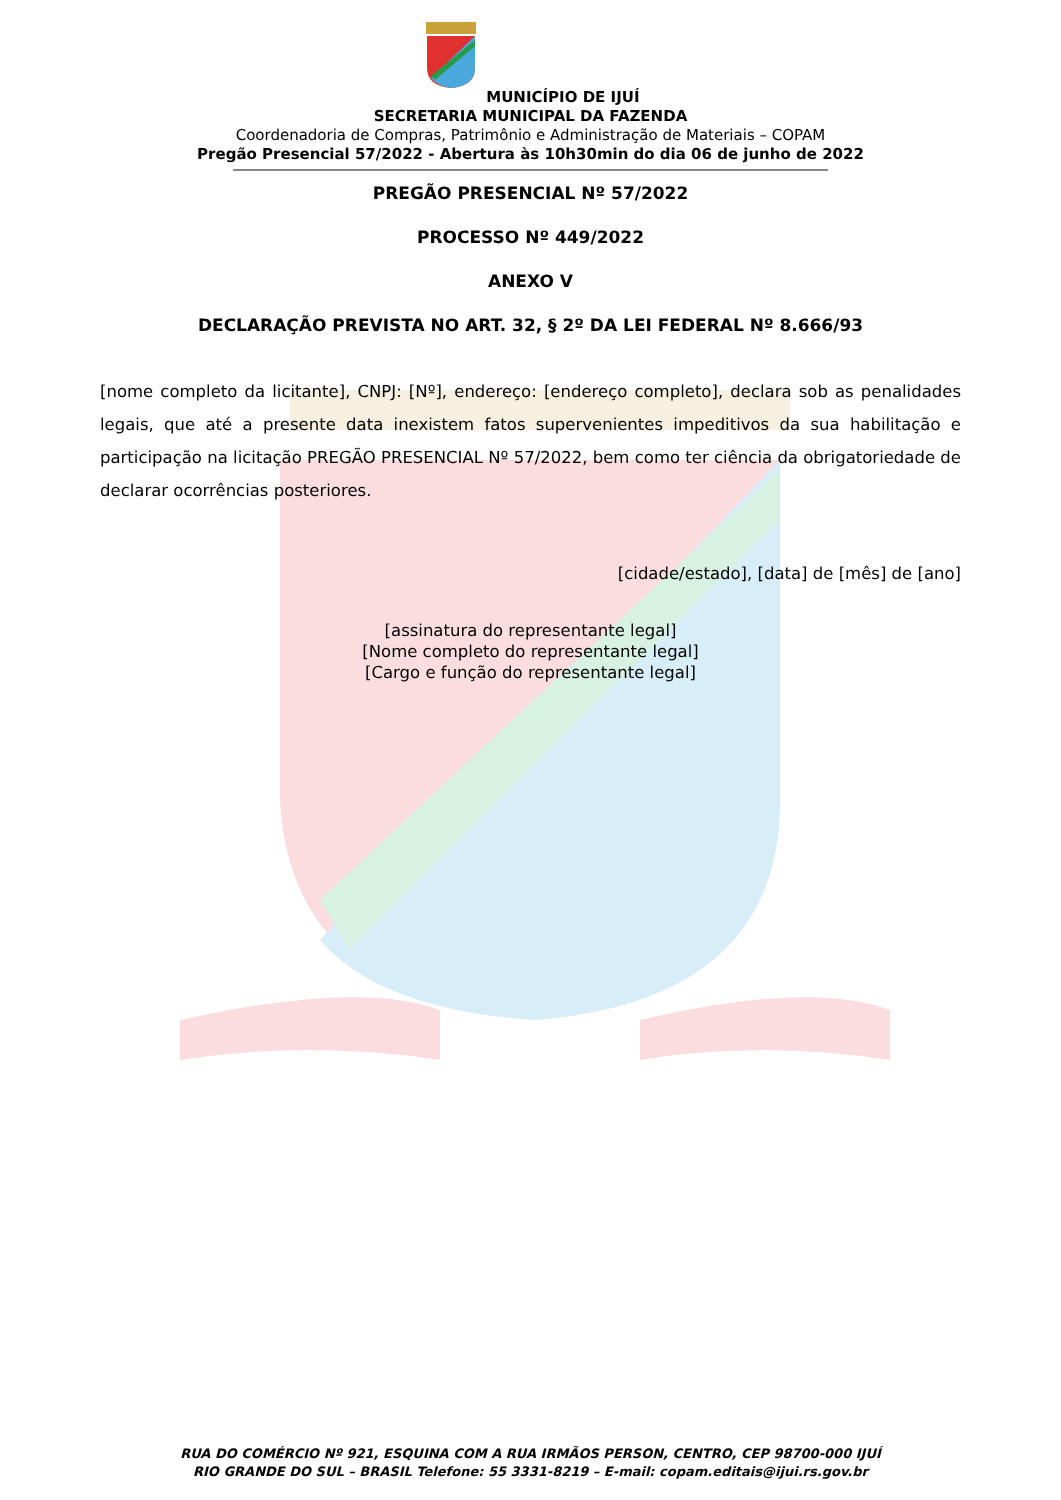MUNICÍPIO DE IJUÍ
SECRETARIA MUNICIPAL DA FAZENDA
Coordenadoria de Compras, Patrimônio e Administração de Materiais – COPAM
Pregão Presencial 57/2022 - Abertura às 10h30min do dia 06 de junho de 2022
PREGÃO PRESENCIAL Nº 57/2022
PROCESSO Nº 449/2022
ANEXO V
DECLARAÇÃO PREVISTA NO ART. 32, § 2º DA LEI FEDERAL Nº 8.666/93
[nome completo da licitante], CNPJ: [Nº], endereço: [endereço completo], declara sob as penalidades legais, que até a presente data inexistem fatos supervenientes impeditivos da sua habilitação e participação na licitação PREGÃO PRESENCIAL Nº 57/2022, bem como ter ciência da obrigatoriedade de declarar ocorrências posteriores.
[cidade/estado], [data] de [mês] de [ano]
[assinatura do representante legal]
[Nome completo do representante legal]
[Cargo e função do representante legal]
RUA DO COMÉRCIO Nº 921, ESQUINA COM A RUA IRMÃOS PERSON, CENTRO, CEP 98700-000 IJUÍ
RIO GRANDE DO SUL – BRASIL Telefone: 55 3331-8219 – E-mail: copam.editais@ijui.rs.gov.br